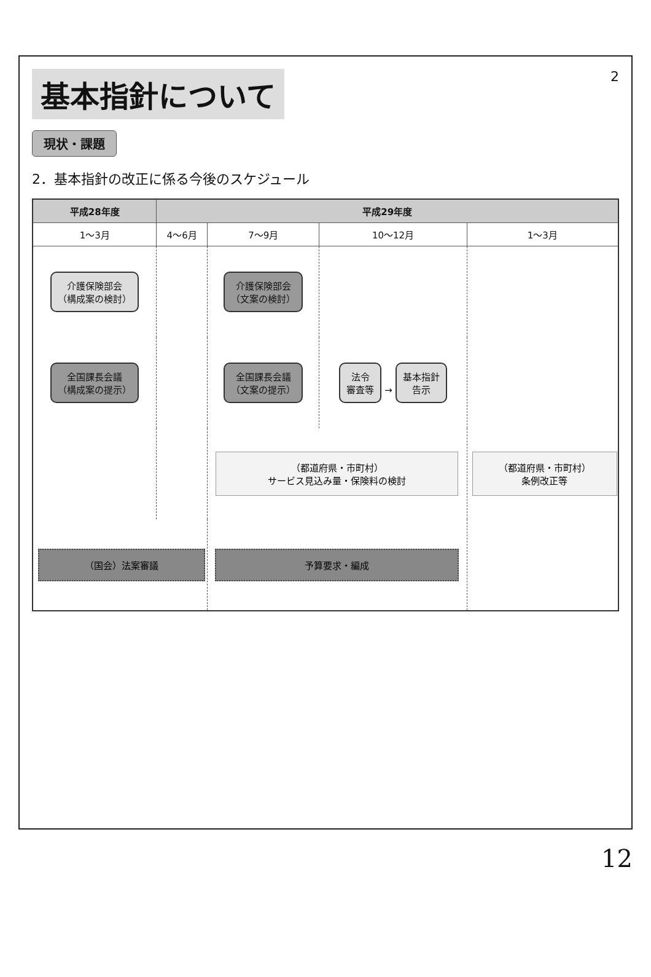基本指針について
2
現状・課題
2．基本指針の改正に係る今後のスケジュール
| 平成28年度 | 平成29年度 | | | |
| --- | --- | --- | --- | --- |
| 1～3月 | 4～6月 | 7～9月 | 10～12月 | 1～3月 |
| 介護保険部会 （構成案の検討） | | 介護保険部会 （文案の検討） | | |
| 全国課長会議 （構成案の提示） | | 全国課長会議 （文案の提示） | 法令 審査等 → 基本指針 告示 | |
| | | （都道府県・市町村） サービス見込み量・保険料の検討 | | （都道府県・市町村） 条例改正等 |
| （国会）法案審議 | | 予算要求・編成 | | |
12